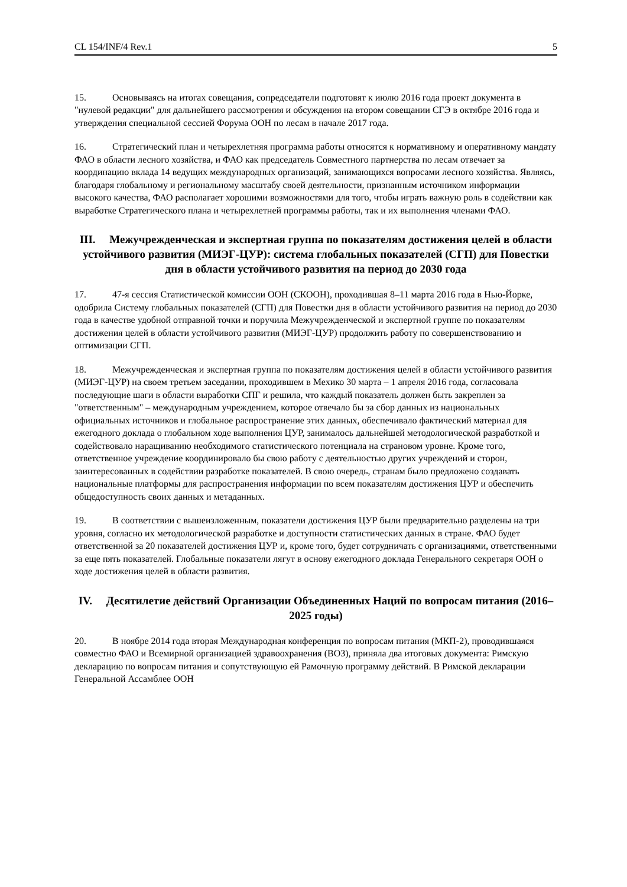CL 154/INF/4 Rev.1 5
15. Основываясь на итогах совещания, сопредседатели подготовят к июлю 2016 года проект документа в "нулевой редакции" для дальнейшего рассмотрения и обсуждения на втором совещании СГЭ в октябре 2016 года и утверждения специальной сессией Форума ООН по лесам в начале 2017 года.
16. Стратегический план и четырехлетняя программа работы относятся к нормативному и оперативному мандату ФАО в области лесного хозяйства, и ФАО как председатель Совместного партнерства по лесам отвечает за координацию вклада 14 ведущих международных организаций, занимающихся вопросами лесного хозяйства. Являясь, благодаря глобальному и региональному масштабу своей деятельности, признанным источником информации высокого качества, ФАО располагает хорошими возможностями для того, чтобы играть важную роль в содействии как выработке Стратегического плана и четырехлетней программы работы, так и их выполнения членами ФАО.
III. Межучрежденческая и экспертная группа по показателям достижения целей в области устойчивого развития (МИЭГ-ЦУР): система глобальных показателей (СГП) для Повестки дня в области устойчивого развития на период до 2030 года
17. 47-я сессия Статистической комиссии ООН (СКООН), проходившая 8–11 марта 2016 года в Нью-Йорке, одобрила Систему глобальных показателей (СГП) для Повестки дня в области устойчивого развития на период до 2030 года в качестве удобной отправной точки и поручила Межучрежденческой и экспертной группе по показателям достижения целей в области устойчивого развития (МИЭГ-ЦУР) продолжить работу по совершенствованию и оптимизации СГП.
18. Межучрежденческая и экспертная группа по показателям достижения целей в области устойчивого развития (МИЭГ-ЦУР) на своем третьем заседании, проходившем в Мехико 30 марта – 1 апреля 2016 года, согласовала последующие шаги в области выработки СПГ и решила, что каждый показатель должен быть закреплен за "ответственным" – международным учреждением, которое отвечало бы за сбор данных из национальных официальных источников и глобальное распространение этих данных, обеспечивало фактический материал для ежегодного доклада о глобальном ходе выполнения ЦУР, занималось дальнейшей методологической разработкой и содействовало наращиванию необходимого статистического потенциала на страновом уровне. Кроме того, ответственное учреждение координировало бы свою работу с деятельностью других учреждений и сторон, заинтересованных в содействии разработке показателей. В свою очередь, странам было предложено создавать национальные платформы для распространения информации по всем показателям достижения ЦУР и обеспечить общедоступность своих данных и метаданных.
19. В соответствии с вышеизложенным, показатели достижения ЦУР были предварительно разделены на три уровня, согласно их методологической разработке и доступности статистических данных в стране. ФАО будет ответственной за 20 показателей достижения ЦУР и, кроме того, будет сотрудничать с организациями, ответственными за еще пять показателей. Глобальные показатели лягут в основу ежегодного доклада Генерального секретаря ООН о ходе достижения целей в области развития.
IV. Десятилетие действий Организации Объединенных Наций по вопросам питания (2016–2025 годы)
20. В ноябре 2014 года вторая Международная конференция по вопросам питания (МКП-2), проводившаяся совместно ФАО и Всемирной организацией здравоохранения (ВОЗ), приняла два итоговых документа: Римскую декларацию по вопросам питания и сопутствующую ей Рамочную программу действий. В Римской декларации Генеральной Ассамблее ООН